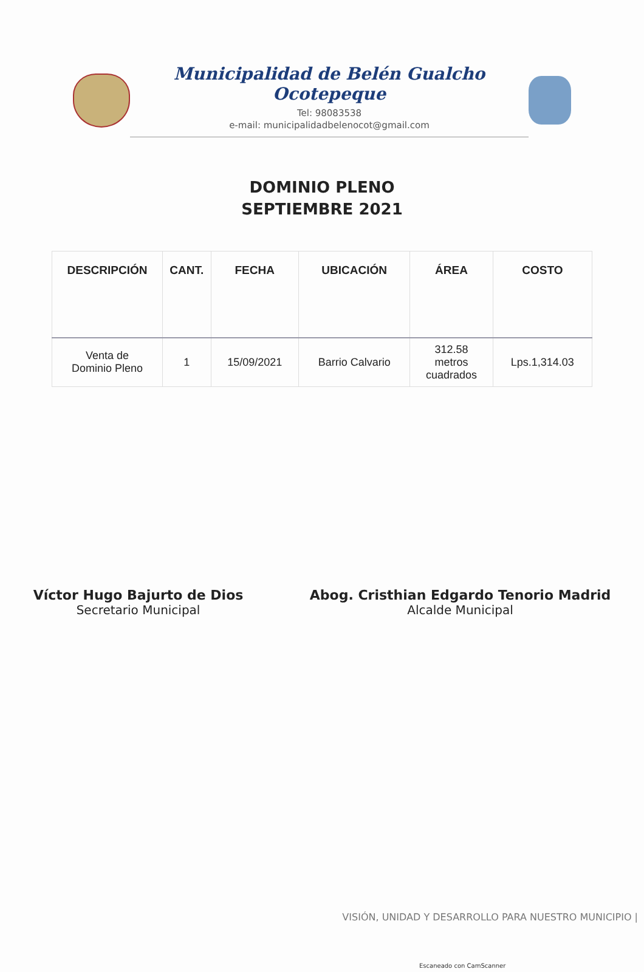Municipalidad de Belén Gualcho Ocotepeque
Tel: 98083538
e-mail: municipalidadbelenocot@gmail.com
DOMINIO PLENO
SEPTIEMBRE 2021
| DESCRIPCIÓN | CANT. | FECHA | UBICACIÓN | ÁREA | COSTO |
| --- | --- | --- | --- | --- | --- |
| Venta de Dominio Pleno | 1 | 15/09/2021 | Barrio Calvario | 312.58 metros cuadrados | Lps.1,314.03 |
Víctor Hugo Bajurto de Dios
Secretario Municipal
Abog. Cristhian Edgardo Tenorio Madrid
Alcalde Municipal
VISIÓN, UNIDAD Y DESARROLLO PARA NUESTRO MUNICIPIO |
Escaneado con CamScanner